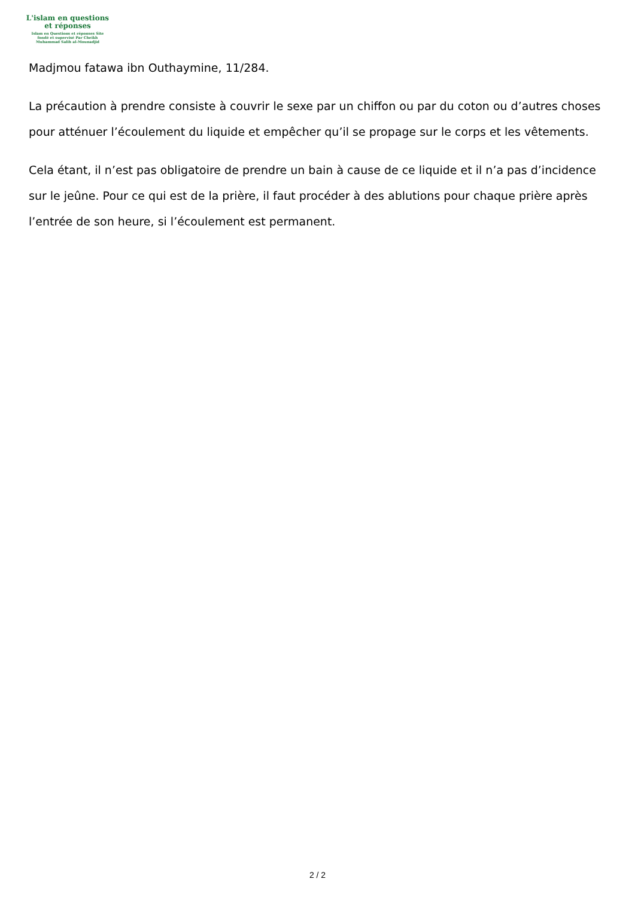L'islam en questions
et réponses
Islam en Questions et réponses Site
fondé et supervisé Par Cheikh
Muhammad Salih al-Mounadjid
Madjmou fatawa ibn Outhaymine, 11/284.
La précaution à prendre consiste à couvrir le sexe par un chiffon ou par du coton ou d’autres choses pour atténuer l’écoulement du liquide et empêcher qu’il se propage sur le corps et les vêtements.
Cela étant, il n’est pas obligatoire de prendre un bain à cause de ce liquide et il n’a pas d’incidence sur le jeûne. Pour ce qui est de la prière, il faut procéder à des ablutions pour chaque prière après l’entrée de son heure, si l’écoulement est permanent.
2 / 2